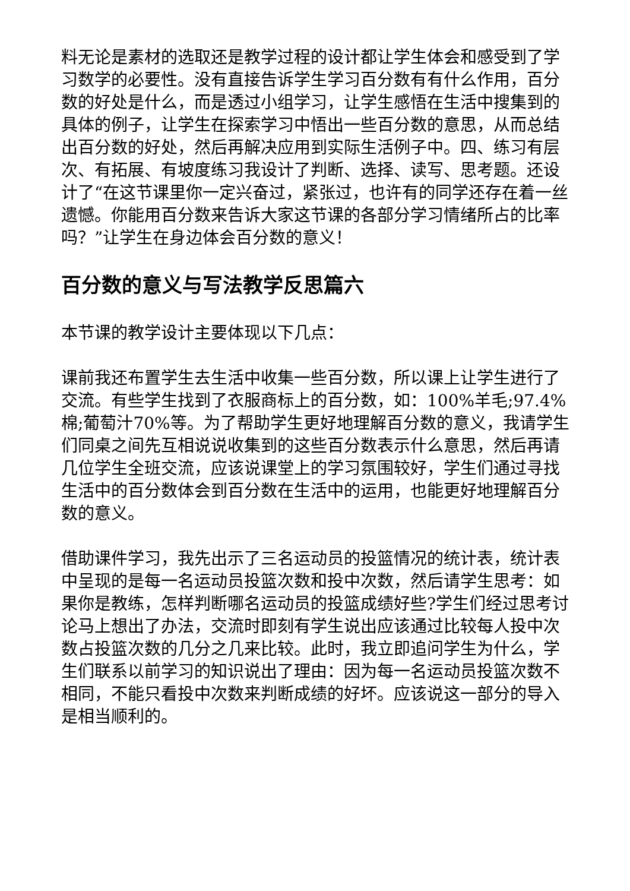料无论是素材的选取还是教学过程的设计都让学生体会和感受到了学习数学的必要性。没有直接告诉学生学习百分数有有什么作用，百分数的好处是什么，而是透过小组学习，让学生感悟在生活中搜集到的具体的例子，让学生在探索学习中悟出一些百分数的意思，从而总结出百分数的好处，然后再解决应用到实际生活例子中。四、练习有层次、有拓展、有坡度练习我设计了判断、选择、读写、思考题。还设计了“在这节课里你一定兴奋过，紧张过，也许有的同学还存在着一丝遗憾。你能用百分数来告诉大家这节课的各部分学习情绪所占的比率吗？”让学生在身边体会百分数的意义！
百分数的意义与写法教学反思篇六
本节课的教学设计主要体现以下几点：
课前我还布置学生去生活中收集一些百分数，所以课上让学生进行了交流。有些学生找到了衣服商标上的百分数，如：100%羊毛;97.4%棉;葡萄汁70%等。为了帮助学生更好地理解百分数的意义，我请学生们同桌之间先互相说说收集到的这些百分数表示什么意思，然后再请几位学生全班交流，应该说课堂上的学习氛围较好，学生们通过寻找生活中的百分数体会到百分数在生活中的运用，也能更好地理解百分数的意义。
借助课件学习，我先出示了三名运动员的投篮情况的统计表，统计表中呈现的是每一名运动员投篮次数和投中次数，然后请学生思考：如果你是教练，怎样判断哪名运动员的投篮成绩好些?学生们经过思考讨论马上想出了办法，交流时即刻有学生说出应该通过比较每人投中次数占投篮次数的几分之几来比较。此时，我立即追问学生为什么，学生们联系以前学习的知识说出了理由：因为每一名运动员投篮次数不相同，不能只看投中次数来判断成绩的好坏。应该说这一部分的导入是相当顺利的。